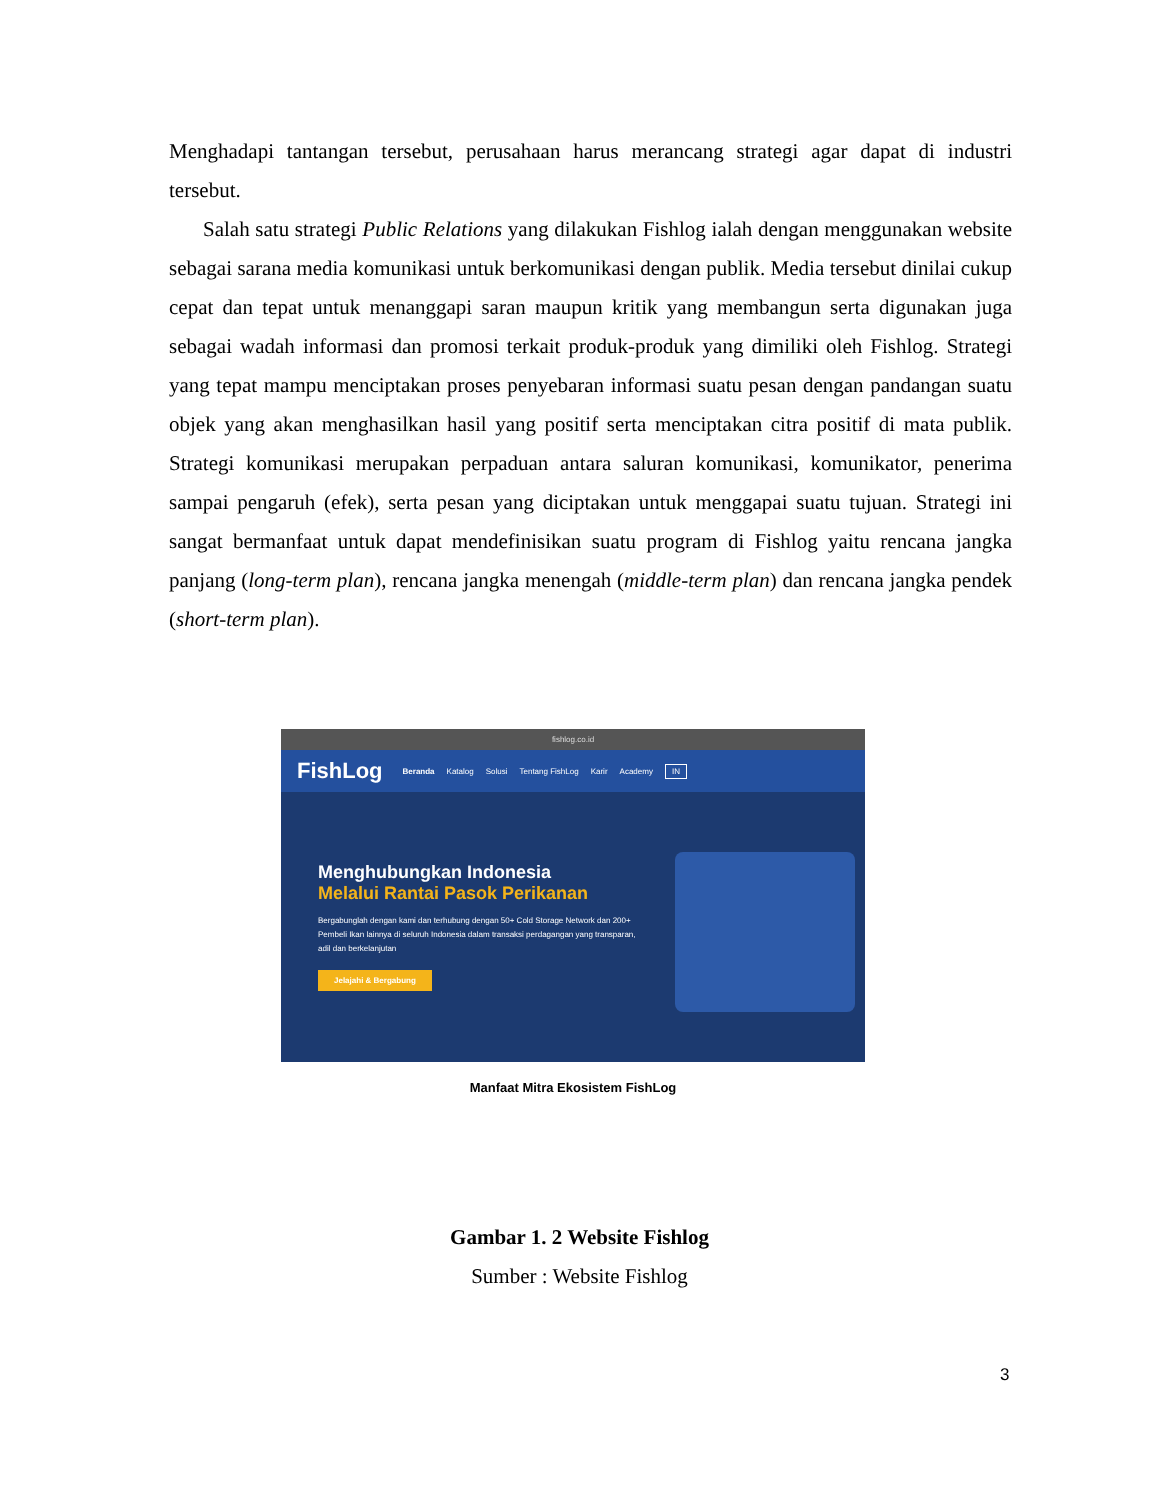Menghadapi tantangan tersebut, perusahaan harus merancang strategi agar dapat di industri tersebut.
Salah satu strategi Public Relations yang dilakukan Fishlog ialah dengan menggunakan website sebagai sarana media komunikasi untuk berkomunikasi dengan publik. Media tersebut dinilai cukup cepat dan tepat untuk menanggapi saran maupun kritik yang membangun serta digunakan juga sebagai wadah informasi dan promosi terkait produk-produk yang dimiliki oleh Fishlog. Strategi yang tepat mampu menciptakan proses penyebaran informasi suatu pesan dengan pandangan suatu objek yang akan menghasilkan hasil yang positif serta menciptakan citra positif di mata publik. Strategi komunikasi merupakan perpaduan antara saluran komunikasi, komunikator, penerima sampai pengaruh (efek), serta pesan yang diciptakan untuk menggapai suatu tujuan. Strategi ini sangat bermanfaat untuk dapat mendefinisikan suatu program di Fishlog yaitu rencana jangka panjang (long-term plan), rencana jangka menengah (middle-term plan) dan rencana jangka pendek (short-term plan).
fishlog.co.id
FishLog Beranda Katalog Solusi Tentang FishLog Karir Academy IN
Menghubungkan Indonesia
Melalui Rantai Pasok Perikanan
Bergabunglah dengan kami dan terhubung dengan 50+ Cold Storage Network dan 200+ Pembeli Ikan lainnya di seluruh Indonesia dalam transaksi perdagangan yang transparan, adil dan berkelanjutan
Jelajahi & Bergabung
Manfaat Mitra Ekosistem FishLog
Gambar 1. 2 Website Fishlog
Sumber : Website Fishlog
3